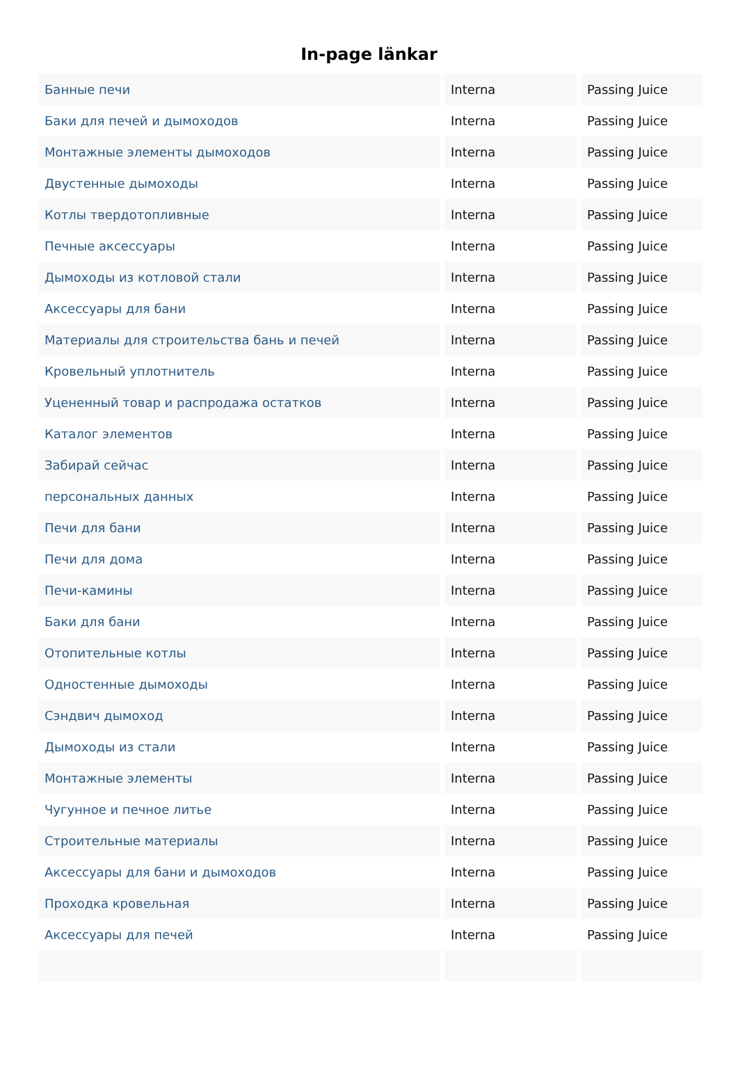In-page länkar
| Банные печи | Interna | Passing Juice |
| Баки для печей и дымоходов | Interna | Passing Juice |
| Монтажные элементы дымоходов | Interna | Passing Juice |
| Двустенные дымоходы | Interna | Passing Juice |
| Котлы твердотопливные | Interna | Passing Juice |
| Печные аксессуары | Interna | Passing Juice |
| Дымоходы из котловой стали | Interna | Passing Juice |
| Аксессуары для бани | Interna | Passing Juice |
| Материалы для строительства бань и печей | Interna | Passing Juice |
| Кровельный уплотнитель | Interna | Passing Juice |
| Уцененный товар и распродажа остатков | Interna | Passing Juice |
| Каталог элементов | Interna | Passing Juice |
| Забирай сейчас | Interna | Passing Juice |
| персональных данных | Interna | Passing Juice |
| Печи для бани | Interna | Passing Juice |
| Печи для дома | Interna | Passing Juice |
| Печи-камины | Interna | Passing Juice |
| Баки для бани | Interna | Passing Juice |
| Отопительные котлы | Interna | Passing Juice |
| Одностенные дымоходы | Interna | Passing Juice |
| Сэндвич дымоход | Interna | Passing Juice |
| Дымоходы из стали | Interna | Passing Juice |
| Монтажные элементы | Interna | Passing Juice |
| Чугунное и печное литье | Interna | Passing Juice |
| Строительные материалы | Interna | Passing Juice |
| Аксессуары для бани и дымоходов | Interna | Passing Juice |
| Проходка кровельная | Interna | Passing Juice |
| Аксессуары для печей | Interna | Passing Juice |